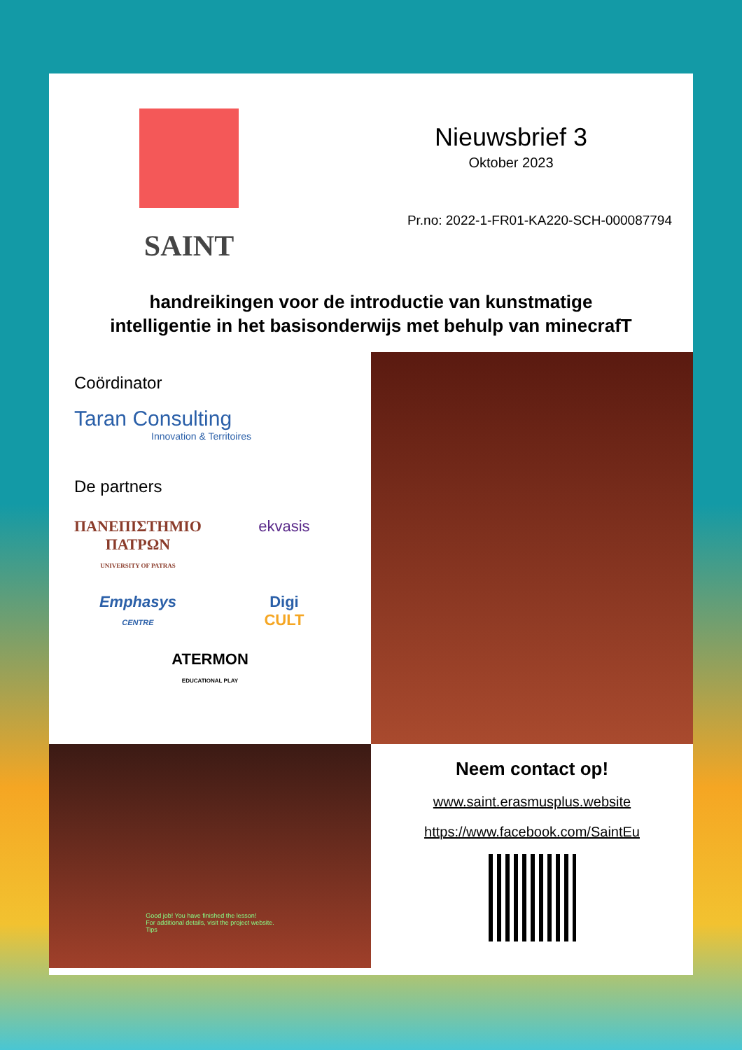SAINT
Nieuwsbrief 3
Oktober 2023
Pr.no: 2022-1-FR01-KA220-SCH-000087794
handreikingen voor de introductie van kunstmatige intelligentie in het basisonderwijs met behulp van minecrafT
Coördinator
Taran Consulting
Innovation & Territoires
De partners
ΠΑΝΕΠΙΣΤΗΜΙΟ ΠΑΤΡΩΝ
UNIVERSITY OF PATRAS
ekvasis
Emphasys
CENTRE
Digi
CULT
ATERMON
EDUCATIONAL PLAY
Good job! You have finished the lesson!
For additional details, visit the project website.
Tips
Neem contact op!
www.saint.erasmusplus.website
https://www.facebook.com/SaintEu